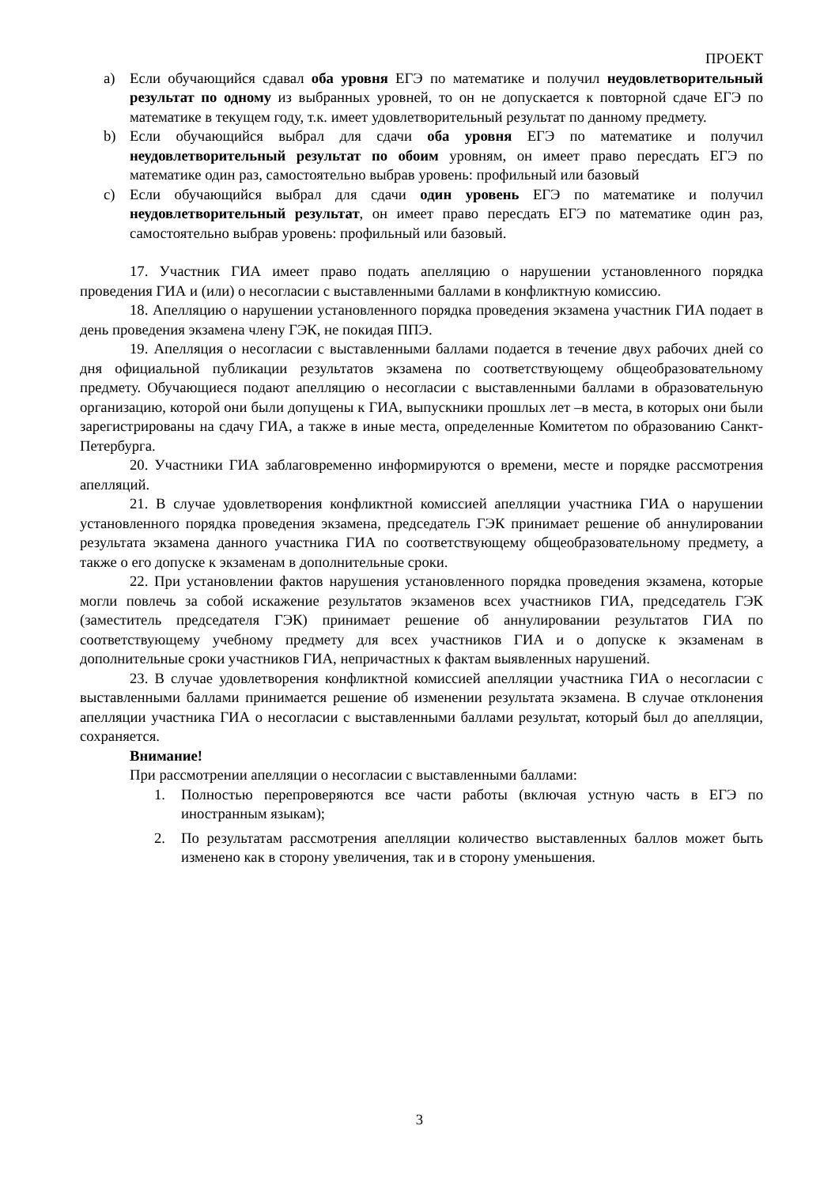ПРОЕКТ
a) Если обучающийся сдавал оба уровня ЕГЭ по математике и получил неудовлетворительный результат по одному из выбранных уровней, то он не допускается к повторной сдаче ЕГЭ по математике в текущем году, т.к. имеет удовлетворительный результат по данному предмету.
b) Если обучающийся выбрал для сдачи оба уровня ЕГЭ по математике и получил неудовлетворительный результат по обоим уровням, он имеет право пересдать ЕГЭ по математике один раз, самостоятельно выбрав уровень: профильный или базовый
c) Если обучающийся выбрал для сдачи один уровень ЕГЭ по математике и получил неудовлетворительный результат, он имеет право пересдать ЕГЭ по математике один раз, самостоятельно выбрав уровень: профильный или базовый.
17. Участник ГИА имеет право подать апелляцию о нарушении установленного порядка проведения ГИА и (или) о несогласии с выставленными баллами в конфликтную комиссию.
18. Апелляцию о нарушении установленного порядка проведения экзамена участник ГИА подает в день проведения экзамена члену ГЭК, не покидая ППЭ.
19. Апелляция о несогласии с выставленными баллами подается в течение двух рабочих дней со дня официальной публикации результатов экзамена по соответствующему общеобразовательному предмету. Обучающиеся подают апелляцию о несогласии с выставленными баллами в образовательную организацию, которой они были допущены к ГИА, выпускники прошлых лет –в места, в которых они были зарегистрированы на сдачу ГИА, а также в иные места, определенные Комитетом по образованию Санкт-Петербурга.
20. Участники ГИА заблаговременно информируются о времени, месте и порядке рассмотрения апелляций.
21. В случае удовлетворения конфликтной комиссией апелляции участника ГИА о нарушении установленного порядка проведения экзамена, председатель ГЭК принимает решение об аннулировании результата экзамена данного участника ГИА по соответствующему общеобразовательному предмету, а также о его допуске к экзаменам в дополнительные сроки.
22. При установлении фактов нарушения установленного порядка проведения экзамена, которые могли повлечь за собой искажение результатов экзаменов всех участников ГИА, председатель ГЭК (заместитель председателя ГЭК) принимает решение об аннулировании результатов ГИА по соответствующему учебному предмету для всех участников ГИА и о допуске к экзаменам в дополнительные сроки участников ГИА, непричастных к фактам выявленных нарушений.
23. В случае удовлетворения конфликтной комиссией апелляции участника ГИА о несогласии с выставленными баллами принимается решение об изменении результата экзамена. В случае отклонения апелляции участника ГИА о несогласии с выставленными баллами результат, который был до апелляции, сохраняется.
Внимание!
При рассмотрении апелляции о несогласии с выставленными баллами:
1. Полностью перепроверяются все части работы (включая устную часть в ЕГЭ по иностранным языкам);
2. По результатам рассмотрения апелляции количество выставленных баллов может быть изменено как в сторону увеличения, так и в сторону уменьшения.
3